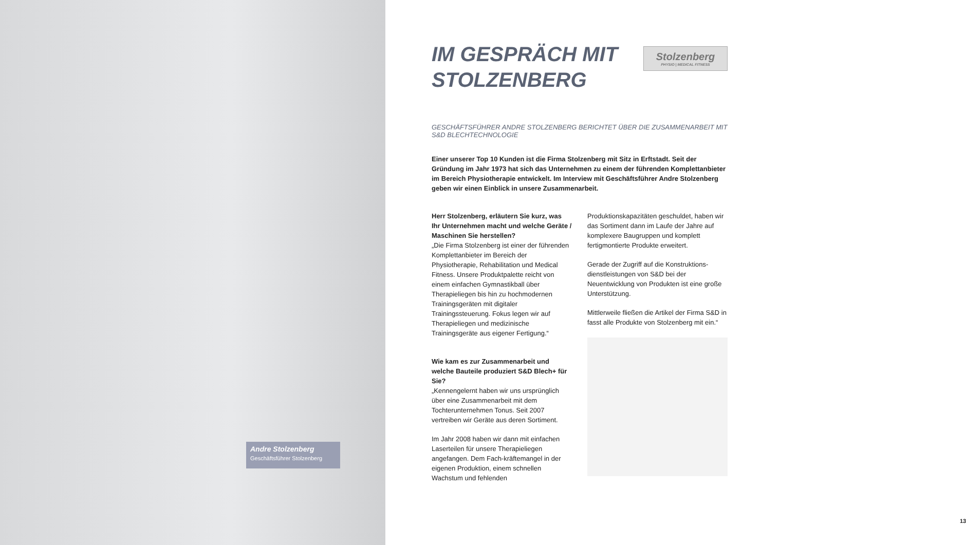Andre Stolzenberg
Geschäftsführer Stolzenberg
IM GESPRÄCH MIT STOLZENBERG
Stolzenberg
PHYSIO | MEDICAL FITNESS
GESCHÄFTSFÜHRER ANDRE STOLZENBERG BERICHTET ÜBER DIE ZUSAMMENARBEIT MIT S&D BLECHTECHNOLOGIE
Einer unserer Top 10 Kunden ist die Firma Stolzenberg mit Sitz in Erftstadt. Seit der Gründung im Jahr 1973 hat sich das Unternehmen zu einem der führenden Komplettanbieter im Bereich Physiotherapie entwickelt. Im Interview mit Geschäftsführer Andre Stolzenberg geben wir einen Einblick in unsere Zusammenarbeit.
Herr Stolzenberg, erläutern Sie kurz, was Ihr Unternehmen macht und welche Geräte / Maschinen Sie herstellen?
„Die Firma Stolzenberg ist einer der führenden Komplettanbieter im Bereich der Physiotherapie, Rehabilitation und Medical Fitness. Unsere Produktpalette reicht von einem einfachen Gymnastikball über Therapieliegen bis hin zu hochmodernen Trainingsgeräten mit digitaler Trainingssteuerung. Fokus legen wir auf Therapieliegen und medizinische Trainingsgeräte aus eigener Fertigung.“
Wie kam es zur Zusammenarbeit und welche Bauteile produziert S&D Blech+ für Sie?
„Kennengelernt haben wir uns ursprünglich über eine Zusammenarbeit mit dem Tochterunternehmen Tonus. Seit 2007 vertreiben wir Geräte aus deren Sortiment.
Im Jahr 2008 haben wir dann mit einfachen Laserteilen für unsere Therapieliegen angefangen. Dem Fach-kräftemangel in der eigenen Produktion, einem schnellen Wachstum und fehlenden
Produktionskapazitäten geschuldet, haben wir das Sortiment dann im Laufe der Jahre auf komplexere Baugruppen und komplett fertigmontierte Produkte erweitert.
Gerade der Zugriff auf die Konstruktions-dienstleistungen von S&D bei der Neuentwicklung von Produkten ist eine große Unterstützung.
Mittlerweile fließen die Artikel der Firma S&D in fasst alle Produkte von Stolzenberg mit ein.“
13